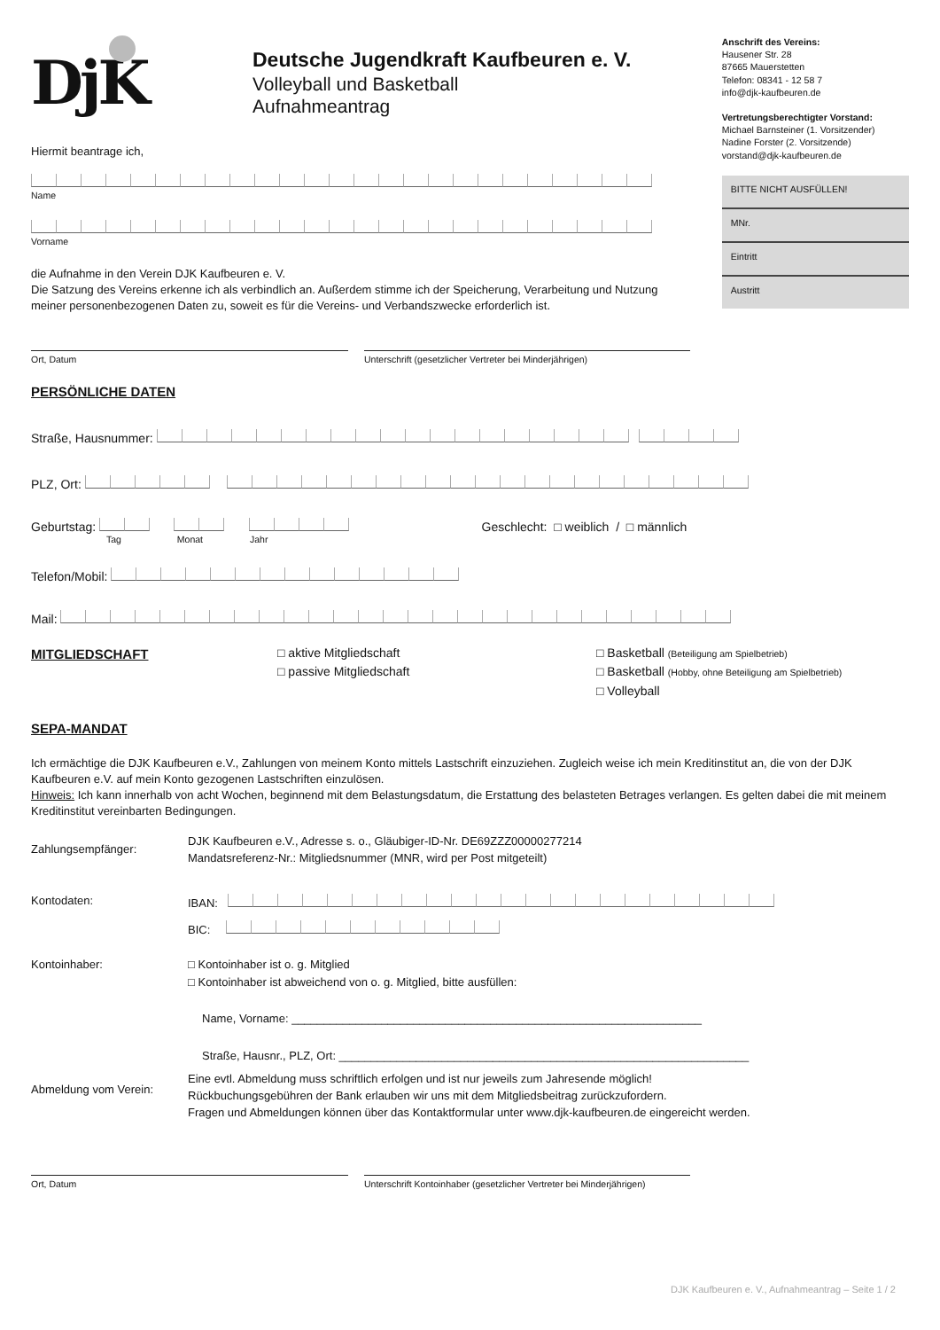DjK
Deutsche Jugendkraft Kaufbeuren e. V.
Volleyball und Basketball
Aufnahmeantrag
Hiermit beantrage ich,
Name
Vorname
die Aufnahme in den Verein DJK Kaufbeuren e. V.
Die Satzung des Vereins erkenne ich als verbindlich an. Außerdem stimme ich der Speicherung, Verarbeitung und Nutzung meiner personenbezogenen Daten zu, soweit es für die Vereins- und Verbandszwecke erforderlich ist.
Anschrift des Vereins:
Hausener Str. 28
87665 Mauerstetten
Telefon: 08341 - 12 58 7
info@djk-kaufbeuren.de
Vertretungsberechtigter Vorstand:
Michael Barnsteiner (1. Vorsitzender)
Nadine Forster (2. Vorsitzende)
vorstand@djk-kaufbeuren.de
BITTE NICHT AUSFÜLLEN!
MNr.
Eintritt
Austritt
Ort, Datum Unterschrift (gesetzlicher Vertreter bei Minderjährigen)
PERSÖNLICHE DATEN
Straße, Hausnummer:
PLZ, Ort:
Geburtstag:
Geschlecht: □ weiblich / □ männlich
Tag Monat Jahr
Telefon/Mobil:
Mail:
MITGLIEDSCHAFT □ aktive Mitgliedschaft
□ passive Mitgliedschaft
□ Basketball (Beteiligung am Spielbetrieb)
□ Basketball (Hobby, ohne Beteiligung am Spielbetrieb)
□ Volleyball
SEPA-MANDAT
Ich ermächtige die DJK Kaufbeuren e.V., Zahlungen von meinem Konto mittels Lastschrift einzuziehen. Zugleich weise ich mein Kreditinstitut an, die von der DJK Kaufbeuren e.V. auf mein Konto gezogenen Lastschriften einzulösen.
Hinweis: Ich kann innerhalb von acht Wochen, beginnend mit dem Belastungsdatum, die Erstattung des belasteten Betrages verlangen. Es gelten dabei die mit meinem Kreditinstitut vereinbarten Bedingungen.
Zahlungsempfänger:
DJK Kaufbeuren e.V., Adresse s. o., Gläubiger-ID-Nr. DE69ZZZ00000277214
Mandatsreferenz-Nr.: Mitgliedsnummer (MNR, wird per Post mitgeteilt)
Kontodaten: IBAN:
BIC:
Kontoinhaber: □ Kontoinhaber ist o. g. Mitglied
□ Kontoinhaber ist abweichend von o. g. Mitglied, bitte ausfüllen:
Name, Vorname: ________________________________________________________________
Straße, Hausnr., PLZ, Ort: ________________________________________________________________
Abmeldung vom Verein:
Eine evtl. Abmeldung muss schriftlich erfolgen und ist nur jeweils zum Jahresende möglich!
Rückbuchungsgebühren der Bank erlauben wir uns mit dem Mitgliedsbeitrag zurückzufordern.
Fragen und Abmeldungen können über das Kontaktformular unter www.djk-kaufbeuren.de eingereicht werden.
Ort, Datum Unterschrift Kontoinhaber (gesetzlicher Vertreter bei Minderjährigen)
DJK Kaufbeuren e. V., Aufnahmeantrag – Seite 1 / 2